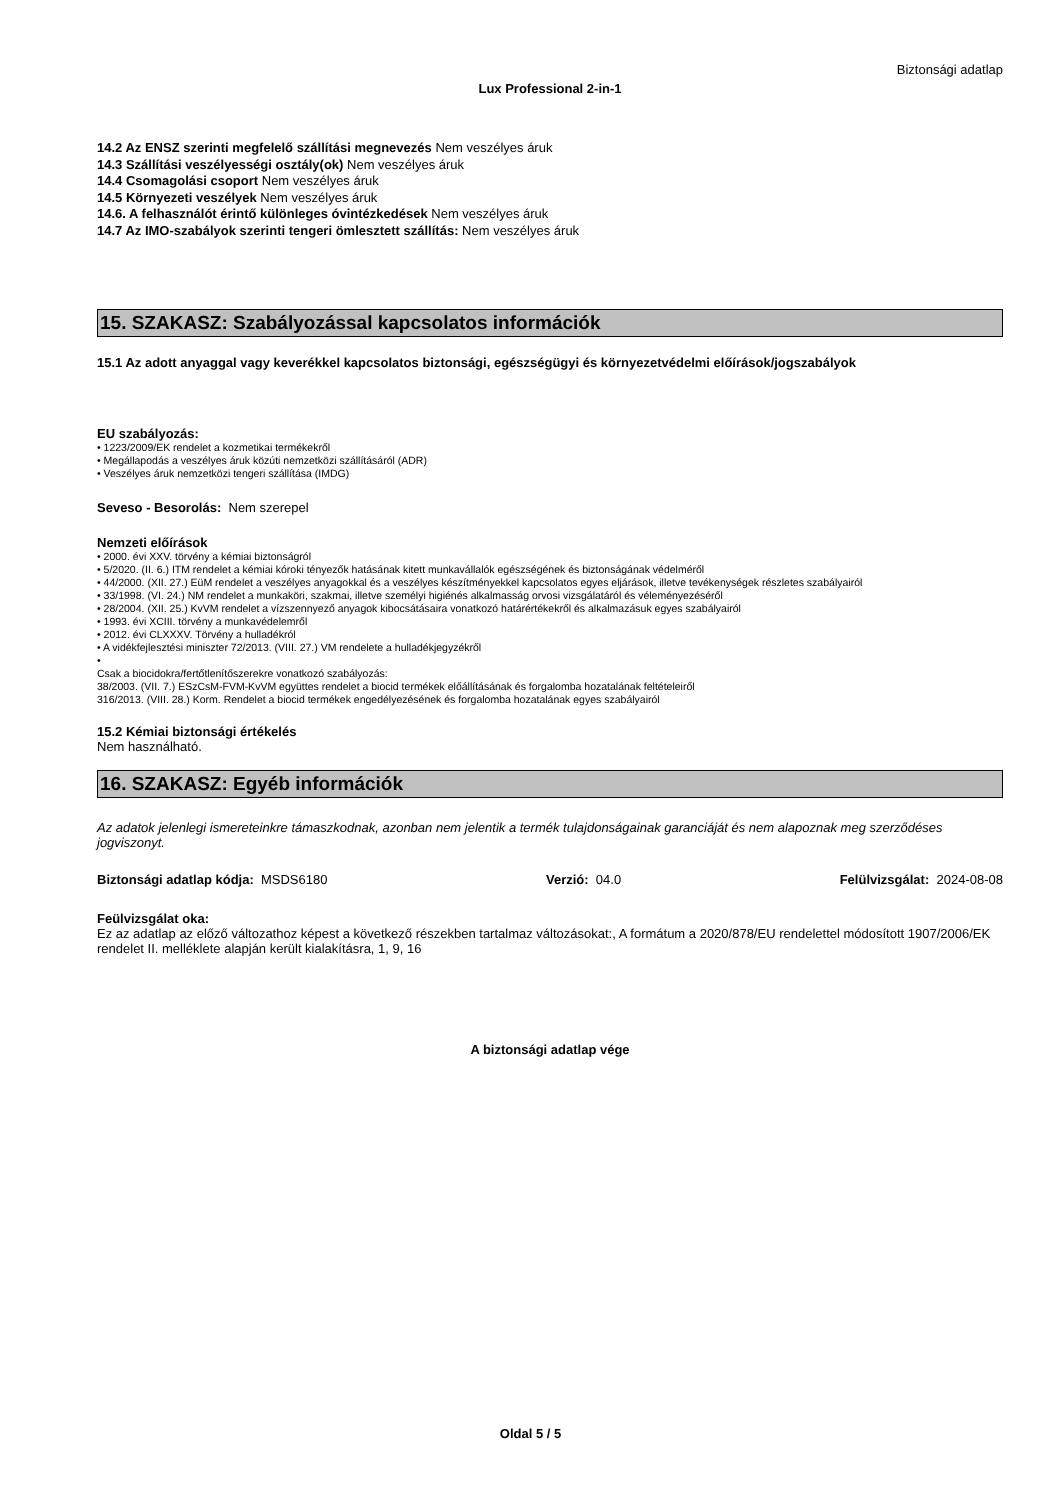Biztonsági adatlap
Lux Professional 2-in-1
14.2 Az ENSZ szerinti megfelelő szállítási megnevezés Nem veszélyes áruk
14.3 Szállítási veszélyességi osztály(ok) Nem veszélyes áruk
14.4 Csomagolási csoport Nem veszélyes áruk
14.5 Környezeti veszélyek Nem veszélyes áruk
14.6. A felhasználót érintő különleges óvintézkedések Nem veszélyes áruk
14.7 Az IMO-szabályok szerinti tengeri ömlesztett szállítás: Nem veszélyes áruk
15. SZAKASZ: Szabályozással kapcsolatos információk
15.1 Az adott anyaggal vagy keverékkel kapcsolatos biztonsági, egészségügyi és környezetvédelmi előírások/jogszabályok
EU szabályozás:
• 1223/2009/EK rendelet a kozmetikai termékekről
• Megállapodás a veszélyes áruk közúti nemzetközi szállításáról (ADR)
• Veszélyes áruk nemzetközi tengeri szállítása (IMDG)
Seveso - Besorolás: Nem szerepel
Nemzeti előírások
• 2000. évi XXV. törvény a kémiai biztonságról
• 5/2020. (II. 6.) ITM rendelet a kémiai kóroki tényezők hatásának kitett munkavállalók egészségének és biztonságának védelméről
• 44/2000. (XII. 27.) EüM rendelet a veszélyes anyagokkal és a veszélyes készítményekkel kapcsolatos egyes eljárások, illetve tevékenységek részletes szabályairól
• 33/1998. (VI. 24.) NM rendelet a munkaköri, szakmai, illetve személyi higiénés alkalmasság orvosi vizsgálatáról és véleményezéséről
• 28/2004. (XII. 25.) KvVM rendelet a vízszennyező anyagok kibocsátásaira vonatkozó határértékekről és alkalmazásuk egyes szabályairól
• 1993. évi XCIII. törvény a munkavédelemről
• 2012. évi CLXXXV. Törvény a hulladékról
• A vidékfejlesztési miniszter 72/2013. (VIII. 27.) VM rendelete a hulladékjegyzékről
•
Csak a biocidokra/fertőtlenítőszerekre vonatkozó szabályozás:
38/2003. (VII. 7.) ESzCsM-FVM-KvVM együttes rendelet a biocid termékek előállításának és forgalomba hozatalának feltételeiről
316/2013. (VIII. 28.) Korm. Rendelet a biocid termékek engedélyezésének és forgalomba hozatalának egyes szabályairól
15.2 Kémiai biztonsági értékelés
Nem használható.
16. SZAKASZ: Egyéb információk
Az adatok jelenlegi ismereteinkre támaszkodnak, azonban nem jelentik a termék tulajdonságainak garanciáját és nem alapoznak meg szerződéses jogviszonyt.
Biztonsági adatlap kódja: MSDS6180 Verzió: 04.0 Felülvizsgálat: 2024-08-08
Feülvizsgálat oka:
Ez az adatlap az előző változathoz képest a következő részekben tartalmaz változásokat:, A formátum a 2020/878/EU rendelettel módosított 1907/2006/EK rendelet II. melléklete alapján került kialakításra, 1, 9, 16
A biztonsági adatlap vége
Oldal 5 / 5